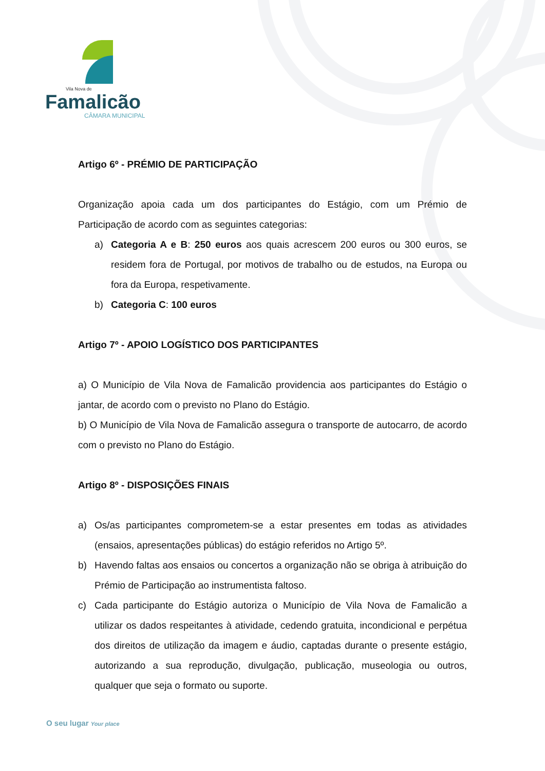Vila Nova de
Famalicão
CÂMARA MUNICIPAL
Artigo 6º - PRÉMIO DE PARTICIPAÇÃO
Organização apoia cada um dos participantes do Estágio, com um Prémio de Participação de acordo com as seguintes categorias:
a) Categoria A e B: 250 euros aos quais acrescem 200 euros ou 300 euros, se residem fora de Portugal, por motivos de trabalho ou de estudos, na Europa ou fora da Europa, respetivamente.
b) Categoria C: 100 euros
Artigo 7º - APOIO LOGÍSTICO DOS PARTICIPANTES
a) O Município de Vila Nova de Famalicão providencia aos participantes do Estágio o jantar, de acordo com o previsto no Plano do Estágio.
b) O Município de Vila Nova de Famalicão assegura o transporte de autocarro, de acordo com o previsto no Plano do Estágio.
Artigo 8º - DISPOSIÇÕES FINAIS
a) Os/as participantes comprometem-se a estar presentes em todas as atividades (ensaios, apresentações públicas) do estágio referidos no Artigo 5º.
b) Havendo faltas aos ensaios ou concertos a organização não se obriga à atribuição do Prémio de Participação ao instrumentista faltoso.
c) Cada participante do Estágio autoriza o Município de Vila Nova de Famalicão a utilizar os dados respeitantes à atividade, cedendo gratuita, incondicional e perpétua dos direitos de utilização da imagem e áudio, captadas durante o presente estágio, autorizando a sua reprodução, divulgação, publicação, museologia ou outros, qualquer que seja o formato ou suporte.
O seu lugar Your place